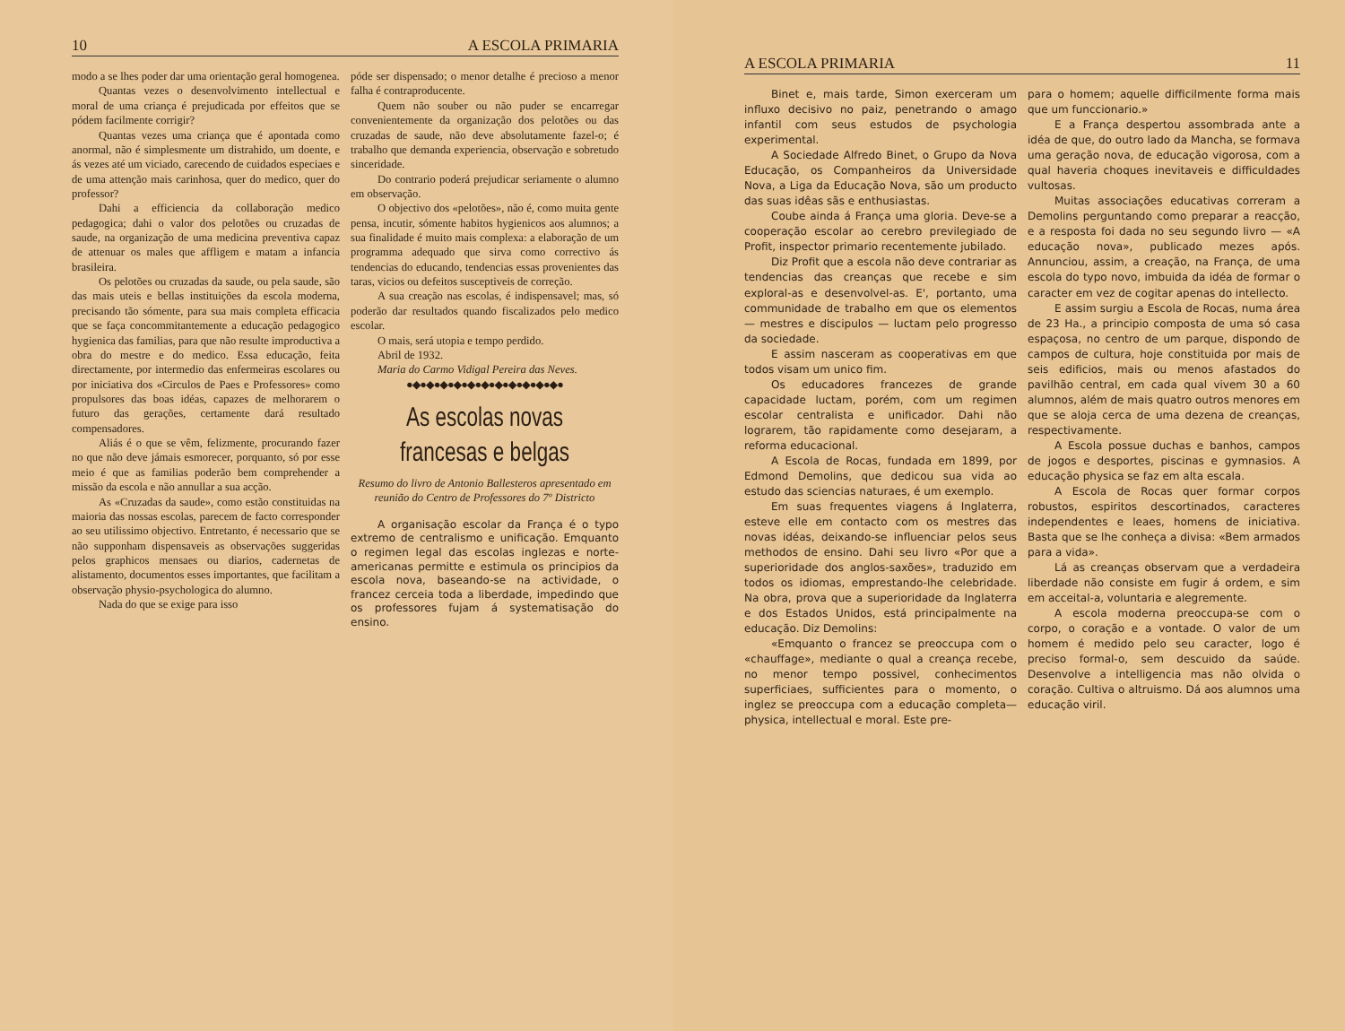10 A ESCOLA PRIMARIA
modo a se lhes poder dar uma orientação geral homogenea.
Quantas vezes o desenvolvimento intellectual e moral de uma criança é prejudicada por effeitos que se pódem facilmente corrigir?
Quantas vezes uma criança que é apontada como anormal, não é simplesmente um distrahido, um doente, e ás vezes até um viciado, carecendo de cuidados especiaes e de uma attenção mais carinhosa, quer do medico, quer do professor?
Dahi a efficiencia da collaboração medico pedagogica; dahi o valor dos pelotões ou cruzadas de saude, na organização de uma medicina preventiva capaz de attenuar os males que affligem e matam a infancia brasileira.
Os pelotões ou cruzadas da saude, ou pela saude, são das mais uteis e bellas instituições da escola moderna, precisando tão sómente, para sua mais completa efficacia que se faça concommitantemente a educação pedagogico hygienica das familias, para que não resulte improductiva a obra do mestre e do medico. Essa educação, feita directamente, por intermedio das enfermeiras escolares ou por iniciativa dos «Circulos de Paes e Professores» como propulsores das boas idéas, capazes de melhorarem o futuro das gerações, certamente dará resultado compensadores.
Aliás é o que se vêm, felizmente, procurando fazer no que não deve jámais esmorecer, porquanto, só por esse meio é que as familias poderão bem comprehender a missão da escola e não annullar a sua acção.
As «Cruzadas da saude», como estão constituidas na maioria das nossas escolas, parecem de facto corresponder ao seu utilissimo objectivo. Entretanto, é necessario que se não supponham dispensaveis as observações suggeridas pelos graphicos mensaes ou diarios, cadernetas de alistamento, documentos esses importantes, que facilitam a observação physio-psychologica do alumno.
Nada do que se exige para isso
póde ser dispensado; o menor detalhe é precioso a menor falha é contraproducente.
Quem não souber ou não puder se encarregar convenientemente da organização dos pelotões ou das cruzadas de saude, não deve absolutamente fazel-o; é trabalho que demanda experiencia, observação e sobretudo sinceridade.
Do contrario poderá prejudicar seriamente o alumno em observação.
O objectivo dos «pelotões», não é, como muita gente pensa, incutir, sómente habitos hygienicos aos alumnos; a sua finalidade é muito mais complexa: a elaboração de um programma adequado que sirva como correctivo ás tendencias do educando, tendencias essas provenientes das taras, vicios ou defeitos susceptiveis de correção.
A sua creação nas escolas, é indispensavel; mas, só poderão dar resultados quando fiscalizados pelo medico escolar.
O mais, será utopia e tempo perdido.
Abril de 1932.
Maria do Carmo Vidigal Pereira das Neves.
●◆●◆●◆●◆●◆●◆●◆●◆●◆●◆●◆●
As escolas novas francesas e belgas
Resumo do livro de Antonio Ballesteros apresentado em reunião do Centro de Professores do 7º Districto
A organisação escolar da França é o typo extremo de centralismo e unificação. Emquanto o regimen legal das escolas inglezas e norte-americanas permitte e estimula os principios da escola nova, baseando-se na actividade, o francez cerceia toda a liberdade, impedindo que os professores fujam á systematisação do ensino.
A ESCOLA PRIMARIA 11
Binet e, mais tarde, Simon exerceram um influxo decisivo no paiz, penetrando o amago infantil com seus estudos de psychologia experimental.
A Sociedade Alfredo Binet, o Grupo da Nova Educação, os Companheiros da Universidade Nova, a Liga da Educação Nova, são um producto das suas idêas sãs e enthusiastas.
Coube ainda á França uma gloria. Deve-se a cooperação escolar ao cerebro previlegiado de Profit, inspector primario recentemente jubilado.
Diz Profit que a escola não deve contrariar as tendencias das creanças que recebe e sim exploral-as e desenvolvel-as. E', portanto, uma communidade de trabalho em que os elementos — mestres e discipulos — luctam pelo progresso da sociedade.
E assim nasceram as cooperativas em que todos visam um unico fim.
Os educadores francezes de grande capacidade luctam, porém, com um regimen escolar centralista e unificador. Dahi não lograrem, tão rapidamente como desejaram, a reforma educacional.
A Escola de Rocas, fundada em 1899, por Edmond Demolins, que dedicou sua vida ao estudo das sciencias naturaes, é um exemplo.
Em suas frequentes viagens á Inglaterra, esteve elle em contacto com os mestres das novas idéas, deixando-se influenciar pelos seus methodos de ensino. Dahi seu livro «Por que a superioridade dos anglos-saxões», traduzido em todos os idiomas, emprestando-lhe celebridade. Na obra, prova que a superioridade da Inglaterra e dos Estados Unidos, está principalmente na educação. Diz Demolins:
«Emquanto o francez se preoccupa com o «chauffage», mediante o qual a creança recebe, no menor tempo possivel, conhecimentos superficiaes, sufficientes para o momento, o inglez se preoccupa com a educação completa— physica, intellectual e moral. Este pre-
para o homem; aquelle difficilmente forma mais que um funccionario.»
E a França despertou assombrada ante a idéa de que, do outro lado da Mancha, se formava uma geração nova, de educação vigorosa, com a qual haveria choques inevitaveis e difficuldades vultosas.
Muitas associações educativas correram a Demolins perguntando como preparar a reacção, e a resposta foi dada no seu segundo livro — «A educação nova», publicado mezes após. Annunciou, assim, a creação, na França, de uma escola do typo novo, imbuida da idéa de formar o caracter em vez de cogitar apenas do intellecto.
E assim surgiu a Escola de Rocas, numa área de 23 Ha., a principio composta de uma só casa espaçosa, no centro de um parque, dispondo de campos de cultura, hoje constituida por mais de seis edificios, mais ou menos afastados do pavilhão central, em cada qual vivem 30 a 60 alumnos, além de mais quatro outros menores em que se aloja cerca de uma dezena de creanças, respectivamente.
A Escola possue duchas e banhos, campos de jogos e desportes, piscinas e gymnasios. A educação physica se faz em alta escala.
A Escola de Rocas quer formar corpos robustos, espiritos descortinados, caracteres independentes e leaes, homens de iniciativa. Basta que se lhe conheça a divisa: «Bem armados para a vida».
Lá as creanças observam que a verdadeira liberdade não consiste em fugir á ordem, e sim em acceital-a, voluntaria e alegremente.
A escola moderna preoccupa-se com o corpo, o coração e a vontade. O valor de um homem é medido pelo seu caracter, logo é preciso formal-o, sem descuido da saúde. Desenvolve a intelligencia mas não olvida o coração. Cultiva o altruismo. Dá aos alumnos uma educação viril.